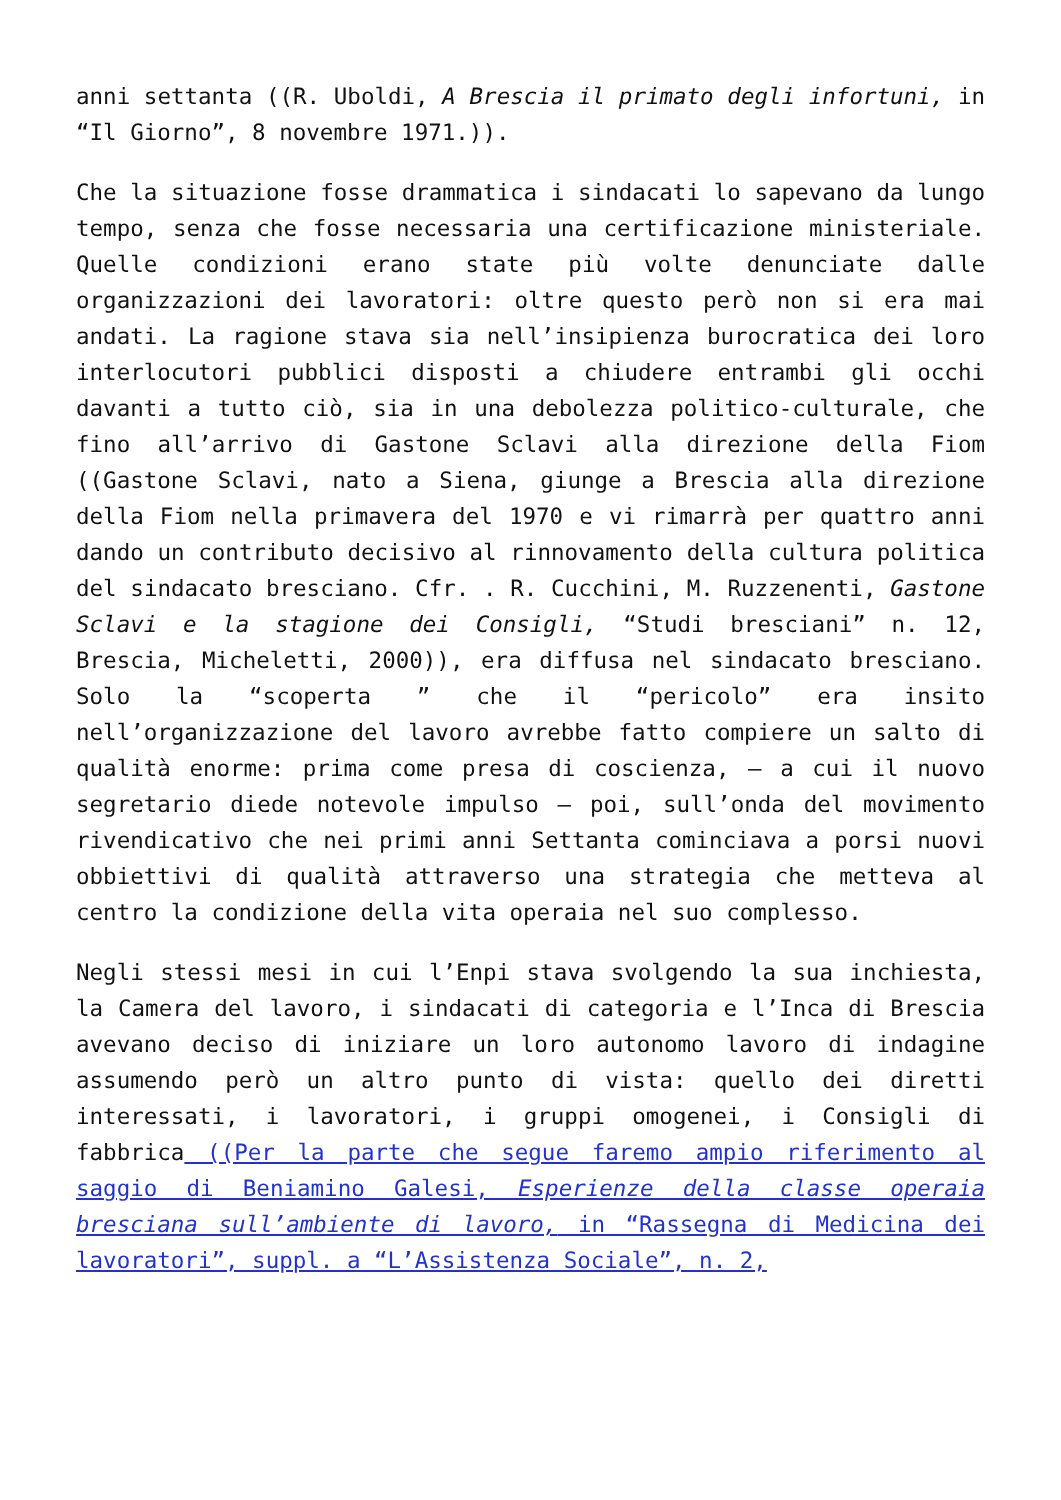anni settanta ((R. Uboldi, A Brescia il primato degli infortuni, in “Il Giorno”, 8 novembre 1971.)).
Che la situazione fosse drammatica i sindacati lo sapevano da lungo tempo, senza che fosse necessaria una certificazione ministeriale. Quelle condizioni erano state più volte denunciate dalle organizzazioni dei lavoratori: oltre questo però non si era mai andati. La ragione stava sia nell’insipienza burocratica dei loro interlocutori pubblici disposti a chiudere entrambi gli occhi davanti a tutto ciò, sia in una debolezza politico-culturale, che fino all’arrivo di Gastone Sclavi alla direzione della Fiom ((Gastone Sclavi, nato a Siena, giunge a Brescia alla direzione della Fiom nella primavera del 1970 e vi rimarrà per quattro anni dando un contributo decisivo al rinnovamento della cultura politica del sindacato bresciano. Cfr. . R. Cucchini, M. Ruzzenenti, Gastone Sclavi e la stagione dei Consigli, “Studi bresciani” n. 12, Brescia, Micheletti, 2000)), era diffusa nel sindacato bresciano. Solo la “scoperta ” che il “pericolo” era insito nell’organizzazione del lavoro avrebbe fatto compiere un salto di qualità enorme: prima come presa di coscienza, – a cui il nuovo segretario diede notevole impulso – poi, sull’onda del movimento rivendicativo che nei primi anni Settanta cominciava a porsi nuovi obbiettivi di qualità attraverso una strategia che metteva al centro la condizione della vita operaia nel suo complesso.
Negli stessi mesi in cui l’Enpi stava svolgendo la sua inchiesta, la Camera del lavoro, i sindacati di categoria e l’Inca di Brescia avevano deciso di iniziare un loro autonomo lavoro di indagine assumendo però un altro punto di vista: quello dei diretti interessati, i lavoratori, i gruppi omogenei, i Consigli di fabbrica ((Per la parte che segue faremo ampio riferimento al saggio di Beniamino Galesi, Esperienze della classe operaia bresciana sull’ambiente di lavoro, in “Rassegna di Medicina dei lavoratori”, suppl. a “L’Assistenza Sociale”, n. 2,